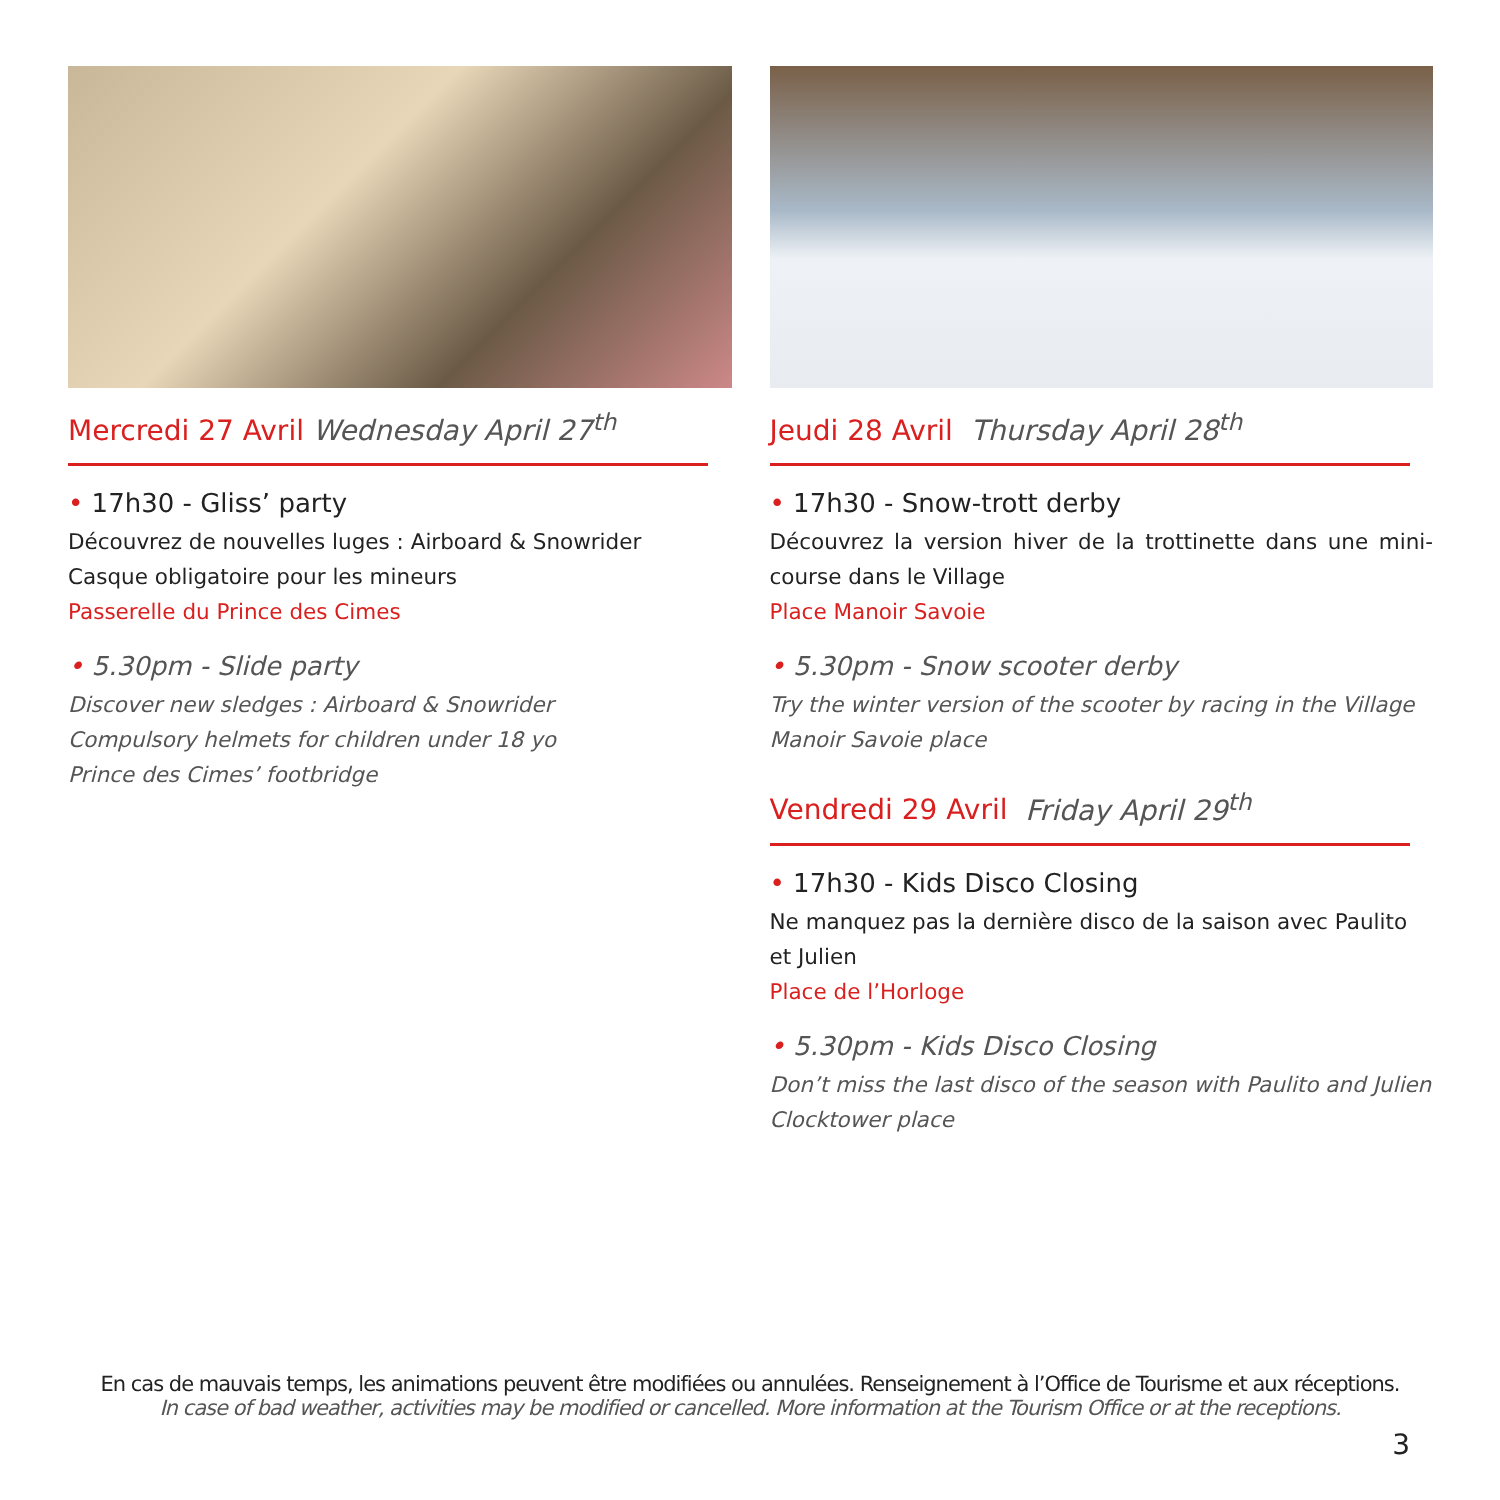Mercredi 27 Avril Wednesday April 27<sup>th</sup>
• 17h30 - Gliss’ party
Découvrez de nouvelles luges : Airboard & Snowrider
Casque obligatoire pour les mineurs
Passerelle du Prince des Cimes
• 5.30pm - Slide party
Discover new sledges : Airboard & Snowrider
Compulsory helmets for children under 18 yo
Prince des Cimes’ footbridge
Jeudi 28 Avril Thursday April 28<sup>th</sup>
• 17h30 - Snow-trott derby
Découvrez la version hiver de la trottinette dans une mini-course dans le Village
Place Manoir Savoie
• 5.30pm - Snow scooter derby
Try the winter version of the scooter by racing in the Village
Manoir Savoie place
Vendredi 29 Avril Friday April 29<sup>th</sup>
• 17h30 - Kids Disco Closing
Ne manquez pas la dernière disco de la saison avec Paulito et Julien
Place de l’Horloge
• 5.30pm - Kids Disco Closing
Don’t miss the last disco of the season with Paulito and Julien
Clocktower place
En cas de mauvais temps, les animations peuvent être modifiées ou annulées. Renseignement à l’Office de Tourisme et aux réceptions.
In case of bad weather, activities may be modified or cancelled. More information at the Tourism Office or at the receptions.
3